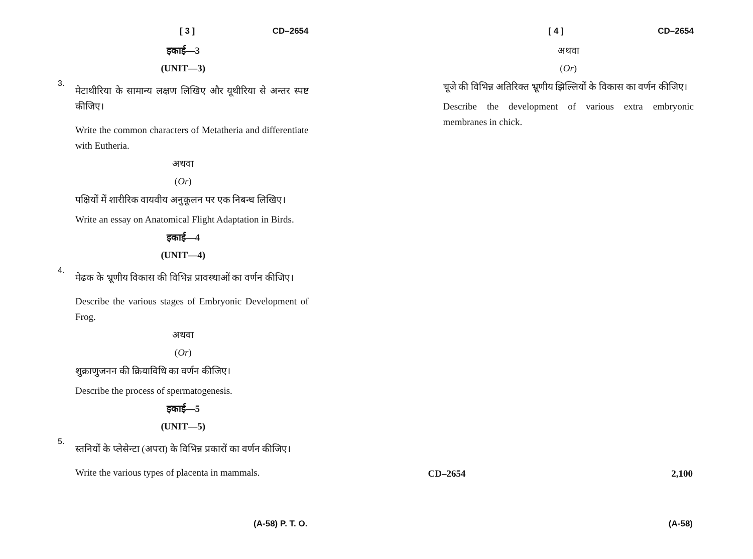[ 3 ] CD–2654
इकाई—3
(UNIT—3)
3.
मेटाथीरिया के सामान्य लक्षण लिखिए और यूथीरिया से अन्तर स्पष्ट कीजिए।
Write the common characters of Metatheria and differentiate with Eutheria.
अथवा
(Or)
पक्षियों में शारीरिक वायवीय अनुकूलन पर एक निबन्ध लिखिए।
Write an essay on Anatomical Flight Adaptation in Birds.
इकाई—4
(UNIT—4)
4.
मेढक के भ्रूणीय विकास की विभिन्न प्रावस्थाओं का वर्णन कीजिए।
Describe the various stages of Embryonic Development of Frog.
अथवा
(Or)
शुक्राणुजनन की क्रियाविधि का वर्णन कीजिए।
Describe the process of spermatogenesis.
इकाई—5
(UNIT—5)
5.
स्तनियों के प्लेसेन्टा (अपरा) के विभिन्न प्रकारों का वर्णन कीजिए।
Write the various types of placenta in mammals.
(A-58) P. T. O.
[ 4 ] CD–2654
अथवा
(Or)
चूजे की विभिन्न अतिरिक्त भ्रूणीय झिल्लियों के विकास का वर्णन कीजिए।
Describe the development of various extra embryonic membranes in chick.
CD–2654 2,100
(A-58)